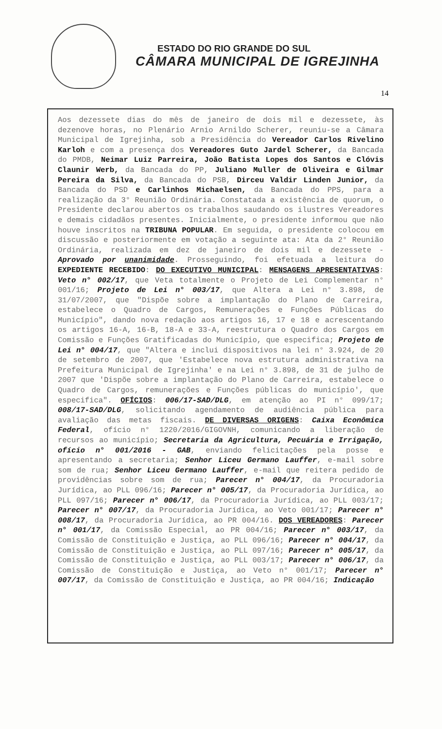ESTADO DO RIO GRANDE DO SUL
CÂMARA MUNICIPAL DE IGREJINHA
14
Aos dezessete dias do mês de janeiro de dois mil e dezessete, às dezenove horas, no Plenário Arnio Arnildo Scherer, reuniu-se a Câmara Municipal de Igrejinha, sob a Presidência do Vereador Carlos Rivelino Karloh e com a presença dos Vereadores Guto Jardel Scherer, da Bancada do PMDB, Neimar Luiz Parreira, João Batista Lopes dos Santos e Clóvis Claunir Werb, da Bancada do PP, Juliano Muller de Oliveira e Gilmar Pereira da Silva, da Bancada do PSB, Dirceu Valdir Linden Junior, da Bancada do PSD e Carlinhos Michaelsen, da Bancada do PPS, para a realização da 3° Reunião Ordinária. Constatada a existência de quorum, o Presidente declarou abertos os trabalhos saudando os ilustres Vereadores e demais cidadãos presentes. Inicialmente, o presidente informou que não houve inscritos na TRIBUNA POPULAR. Em seguida, o presidente colocou em discussão e posteriormente em votação a seguinte ata: Ata da 2° Reunião Ordinária, realizada em dez de janeiro de dois mil e dezessete - Aprovado por unanimidade. Prosseguindo, foi efetuada a leitura do EXPEDIENTE RECEBIDO: DO EXECUTIVO MUNICIPAL: MENSAGENS APRESENTATIVAS: Veto n° 002/17, que Veta totalmente o Projeto de Lei Complementar n° 001/16; Projeto de Lei n° 003/17, que Altera a Lei n° 3.898, de 31/07/2007, que "Dispõe sobre a implantação do Plano de Carreira, estabelece o Quadro de Cargos, Remunerações e Funções Públicas do Município", dando nova redação aos artigos 16, 17 e 18 e acrescentando os artigos 16-A, 16-B, 18-A e 33-A, reestrutura o Quadro dos Cargos em Comissão e Funções Gratificadas do Município, que especifica; Projeto de Lei n° 004/17, que "Altera e inclui dispositivos na lei n° 3.924, de 20 de setembro de 2007, que 'Estabelece nova estrutura administrativa na Prefeitura Municipal de Igrejinha' e na Lei n° 3.898, de 31 de julho de 2007 que 'Dispõe sobre a implantação do Plano de Carreira, estabelece o Quadro de Cargos, remunerações e Funções públicas do município', que especifica". OFÍCIOS: 006/17-SAD/DLG, em atenção ao PI n° 099/17; 008/17-SAD/DLG, solicitando agendamento de audiência pública para avaliação das metas fiscais. DE DIVERSAS ORIGENS: Caixa Econômica Federal, ofício n° 1220/2016/GIGOVNH, comunicando a liberação de recursos ao município; Secretaria da Agricultura, Pecuária e Irrigação, ofício n° 001/2016 - GAB, enviando felicitações pela posse e apresentando a secretaria; Senhor Liceu Germano Lauffer, e-mail sobre som de rua; Senhor Liceu Germano Lauffer, e-mail que reitera pedido de providências sobre som de rua; Parecer n° 004/17, da Procuradoria Jurídica, ao PLL 096/16; Parecer n° 005/17, da Procuradoria Jurídica, ao PLL 097/16; Parecer n° 006/17, da Procuradoria Jurídica, ao PLL 003/17; Parecer n° 007/17, da Procuradoria Jurídica, ao Veto 001/17; Parecer n° 008/17, da Procuradoria Jurídica, ao PR 004/16. DOS VEREADORES: Parecer n° 001/17, da Comissão Especial, ao PR 004/16; Parecer n° 003/17, da Comissão de Constituição e Justiça, ao PLL 096/16; Parecer n° 004/17, da Comissão de Constituição e Justiça, ao PLL 097/16; Parecer n° 005/17, da Comissão de Constituição e Justiça, ao PLL 003/17; Parecer n° 006/17, da Comissão de Constituição e Justiça, ao Veto n° 001/17; Parecer n° 007/17, da Comissão de Constituição e Justiça, ao PR 004/16; Indicação